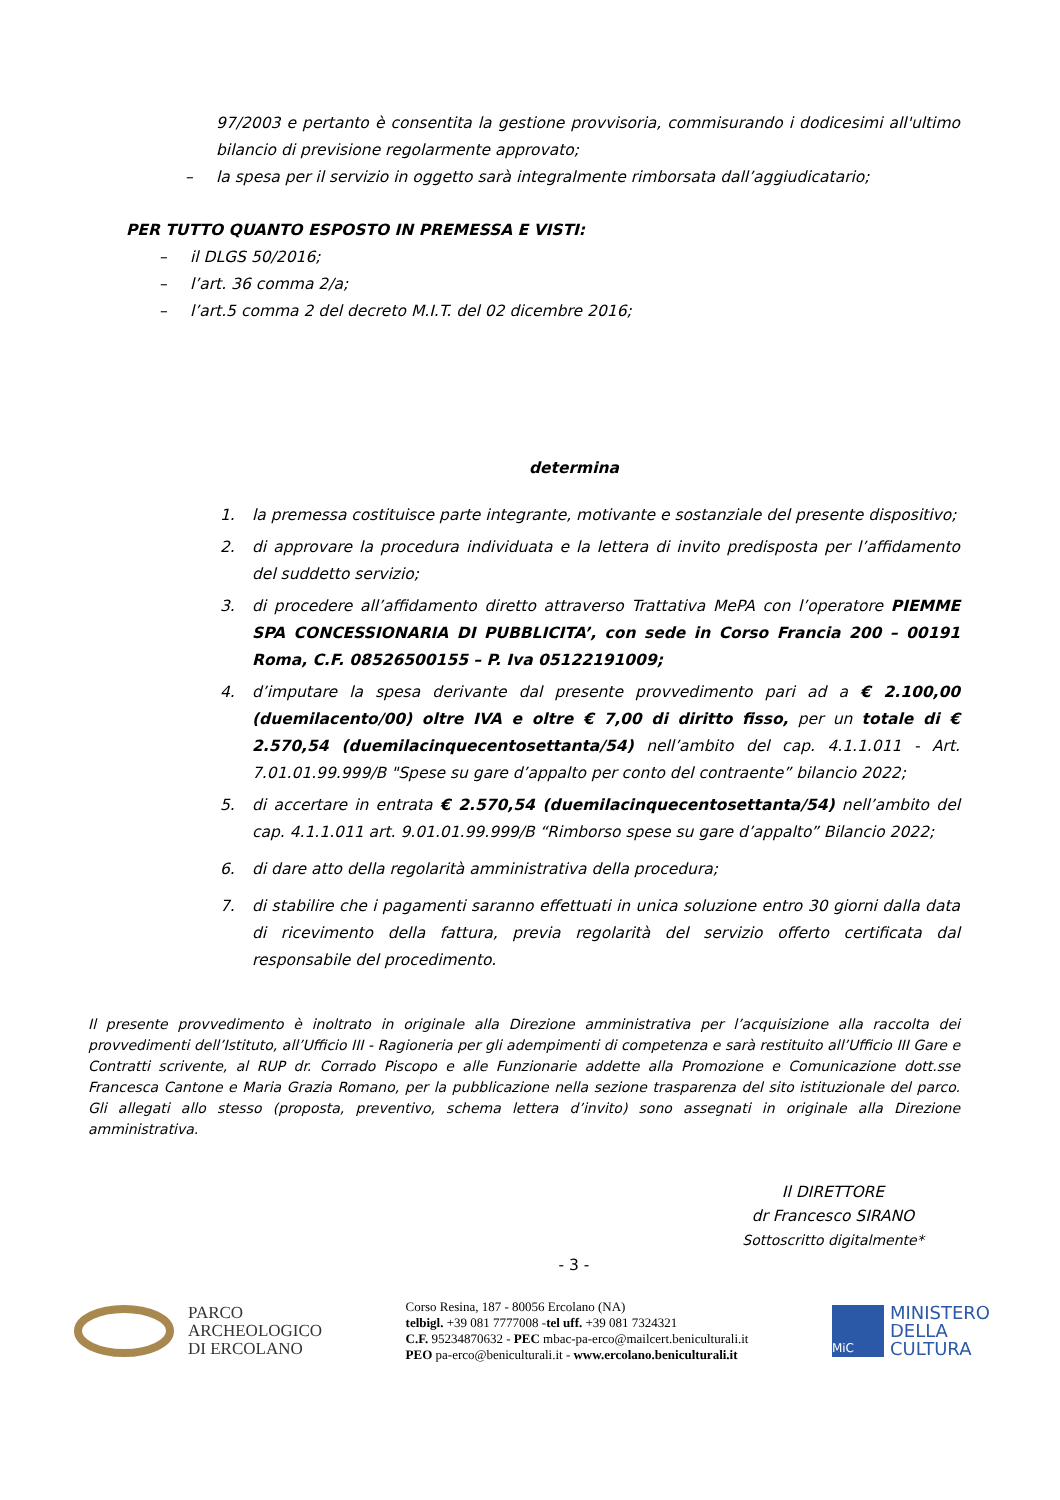97/2003 e pertanto è consentita la gestione provvisoria, commisurando i dodicesimi all'ultimo bilancio di previsione regolarmente approvato;
– la spesa per il servizio in oggetto sarà integralmente rimborsata dall’aggiudicatario;
PER TUTTO QUANTO ESPOSTO IN PREMESSA E VISTI:
– il DLGS 50/2016;
– l’art. 36 comma 2/a;
– l’art.5 comma 2 del decreto M.I.T. del 02 dicembre 2016;
determina
1. la premessa costituisce parte integrante, motivante e sostanziale del presente dispositivo;
2. di approvare la procedura individuata e la lettera di invito predisposta per l’affidamento del suddetto servizio;
3. di procedere all’affidamento diretto attraverso Trattativa MePA con l’operatore PIEMME SPA CONCESSIONARIA DI PUBBLICITA’, con sede in Corso Francia 200 – 00191 Roma, C.F. 08526500155 – P. Iva 05122191009;
4. d’imputare la spesa derivante dal presente provvedimento pari ad a € 2.100,00 (duemilacento/00) oltre IVA e oltre € 7,00 di diritto fisso, per un totale di € 2.570,54 (duemilacinquecentosettanta/54) nell’ambito del cap. 4.1.1.011 - Art. 7.01.01.99.999/B "Spese su gare d’appalto per conto del contraente” bilancio 2022;
5. di accertare in entrata € 2.570,54 (duemilacinquecentosettanta/54) nell’ambito del cap. 4.1.1.011 art. 9.01.01.99.999/B “Rimborso spese su gare d’appalto” Bilancio 2022;
6. di dare atto della regolarità amministrativa della procedura;
7. di stabilire che i pagamenti saranno effettuati in unica soluzione entro 30 giorni dalla data di ricevimento della fattura, previa regolarità del servizio offerto certificata dal responsabile del procedimento.
Il presente provvedimento è inoltrato in originale alla Direzione amministrativa per l’acquisizione alla raccolta dei provvedimenti dell’Istituto, all’Ufficio III - Ragioneria per gli adempimenti di competenza e sarà restituito all’Ufficio III Gare e Contratti scrivente, al RUP dr. Corrado Piscopo e alle Funzionarie addette alla Promozione e Comunicazione dott.sse Francesca Cantone e Maria Grazia Romano, per la pubblicazione nella sezione trasparenza del sito istituzionale del parco. Gli allegati allo stesso (proposta, preventivo, schema lettera d’invito) sono assegnati in originale alla Direzione amministrativa.
Il DIRETTORE
dr Francesco SIRANO
Sottoscritto digitalmente*
- 3 -
PARCO
ARCHEOLOGICO
DI ERCOLANO
Corso Resina, 187 - 80056 Ercolano (NA)
telbigl. +39 081 7777008 -tel uff. +39 081 7324321
C.F. 95234870632 - PEC mbac-pa-erco@mailcert.beniculturali.it
PEO pa-erco@beniculturali.it - www.ercolano.beniculturali.it
MiC
MINISTERO
DELLA
CULTURA